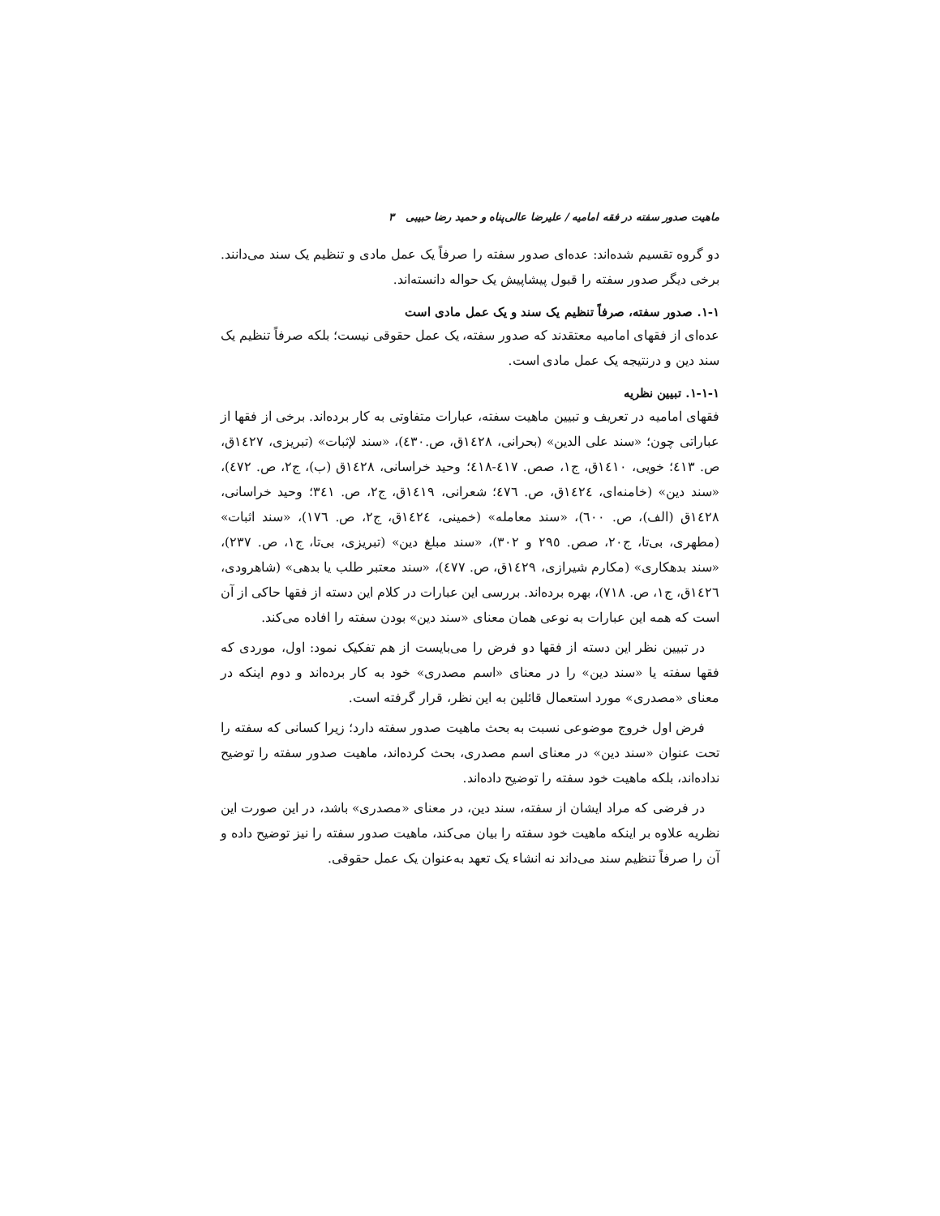ماهیت صدور سفته در فقه امامیه / علیرضا عالی‌پناه و حمید رضا حبیبی ۳
دو گروه تقسیم شده‌اند: عده‌ای صدور سفته را صرفاً یک عمل مادی و تنظیم یک سند می‌دانند. برخی دیگر صدور سفته را قبول پیشاپیش یک حواله دانسته‌اند.
۱-۱. صدور سفته، صرفاً تنظیم یک سند و یک عمل مادی است
عده‌ای از فقهای امامیه معتقدند که صدور سفته، یک عمل حقوقی نیست؛ بلکه صرفاً تنظیم یک سند دین و درنتیجه یک عمل مادی است.
۱-۱-۱. تبیین نظریه
فقهای امامیه در تعریف و تبیین ماهیت سفته، عبارات متفاوتی به کار برده‌اند. برخی از فقها از عباراتی چون؛ «سند علی الدین» (بحرانی، ١٤٢٨ق، ص.٤٣٠)، «سند لإثبات» (تبریزی، ١٤٢٧ق، ص. ٤١٣؛ خویی، ١٤١٠ق، ج١، صص. ٤١٧-٤١٨؛ وحید خراسانی، ١٤٢٨ق (ب)، ج٢، ص. ٤٧٢)، «سند دین» (خامنه‌ای، ١٤٢٤ق، ص. ٤٧٦؛ شعرانی، ١٤١٩ق، ج٢، ص. ٣٤١؛ وحید خراسانی، ١٤٢٨ق (الف)، ص. ٦٠٠)، «سند معامله» (خمینی، ١٤٢٤ق، ج٢، ص. ١٧٦)، «سند اثبات» (مطهری، بی‌تا، ج٢٠، صص. ٢٩٥ و ٣٠٢)، «سند مبلغ دین» (تبریزی، بی‌تا، ج١، ص. ٢٣٧)، «سند بدهکاری» (مکارم شیرازی، ١٤٢٩ق، ص. ٤٧٧)، «سند معتبر طلب یا بدهی» (شاهرودی، ١٤٢٦ق، ج١، ص. ٧١٨)، بهره برده‌اند. بررسی این عبارات در کلام این دسته از فقها حاکی از آن است که همه این عبارات به نوعی همان معنای «سند دین» بودن سفته را افاده می‌کند.
در تبیین نظر این دسته از فقها دو فرض را می‌بایست از هم تفکیک نمود: اول، موردی که فقها سفته یا «سند دین» را در معنای «اسم مصدری» خود به کار برده‌اند و دوم اینکه در معنای «مصدری» مورد استعمال قائلین به این نظر، قرار گرفته است.
فرض اول خروج موضوعی نسبت به بحث ماهیت صدور سفته دارد؛ زیرا کسانی که سفته را تحت عنوان «سند دین» در معنای اسم مصدری، بحث کرده‌اند، ماهیت صدور سفته را توضیح نداده‌اند، بلکه ماهیت خود سفته را توضیح داده‌اند.
در فرضی که مراد ایشان از سفته، سند دین، در معنای «مصدری» باشد، در این صورت این نظریه علاوه بر اینکه ماهیت خود سفته را بیان می‌کند، ماهیت صدور سفته را نیز توضیح داده و آن را صرفاً تنظیم سند می‌داند نه انشاء یک تعهد به‌عنوان یک عمل حقوقی.